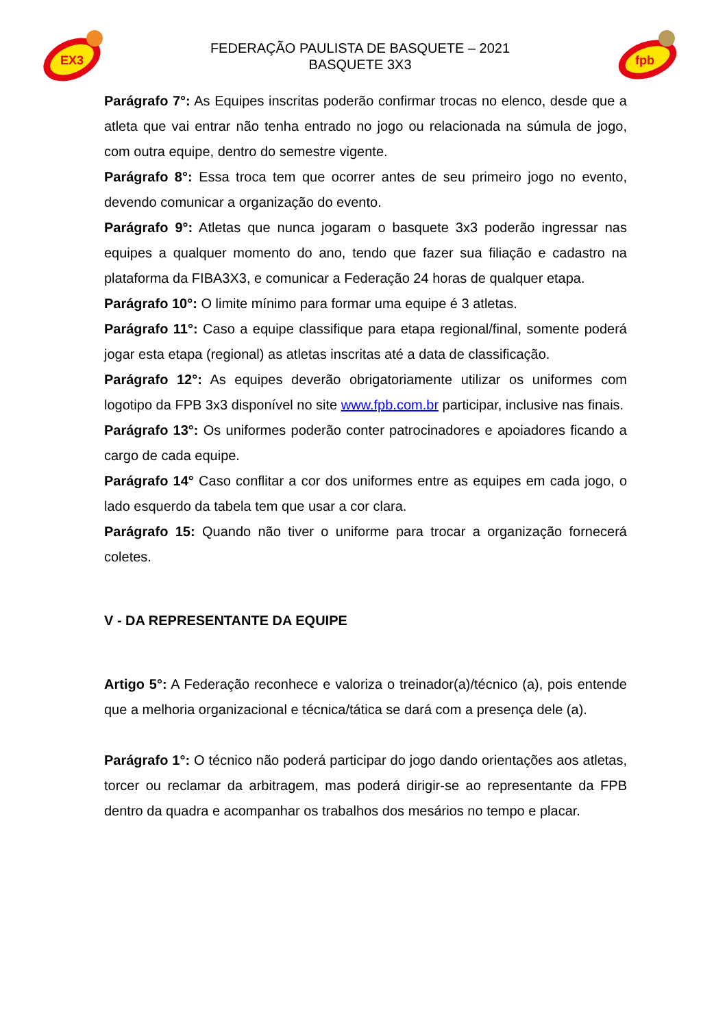EX3
FEDERAÇÃO PAULISTA DE BASQUETE – 2021
BASQUETE 3X3
fpb
Parágrafo 7°: As Equipes inscritas poderão confirmar trocas no elenco, desde que a atleta que vai entrar não tenha entrado no jogo ou relacionada na súmula de jogo, com outra equipe, dentro do semestre vigente.
Parágrafo 8°: Essa troca tem que ocorrer antes de seu primeiro jogo no evento, devendo comunicar a organização do evento.
Parágrafo 9°: Atletas que nunca jogaram o basquete 3x3 poderão ingressar nas equipes a qualquer momento do ano, tendo que fazer sua filiação e cadastro na plataforma da FIBA3X3, e comunicar a Federação 24 horas de qualquer etapa.
Parágrafo 10°: O limite mínimo para formar uma equipe é 3 atletas.
Parágrafo 11°: Caso a equipe classifique para etapa regional/final, somente poderá jogar esta etapa (regional) as atletas inscritas até a data de classificação.
Parágrafo 12°: As equipes deverão obrigatoriamente utilizar os uniformes com logotipo da FPB 3x3 disponível no site www.fpb.com.br participar, inclusive nas finais.
Parágrafo 13°: Os uniformes poderão conter patrocinadores e apoiadores ficando a cargo de cada equipe.
Parágrafo 14° Caso conflitar a cor dos uniformes entre as equipes em cada jogo, o lado esquerdo da tabela tem que usar a cor clara.
Parágrafo 15: Quando não tiver o uniforme para trocar a organização fornecerá coletes.
V - DA REPRESENTANTE DA EQUIPE
Artigo 5°: A Federação reconhece e valoriza o treinador(a)/técnico (a), pois entende que a melhoria organizacional e técnica/tática se dará com a presença dele (a).
Parágrafo 1°: O técnico não poderá participar do jogo dando orientações aos atletas, torcer ou reclamar da arbitragem, mas poderá dirigir-se ao representante da FPB dentro da quadra e acompanhar os trabalhos dos mesários no tempo e placar.